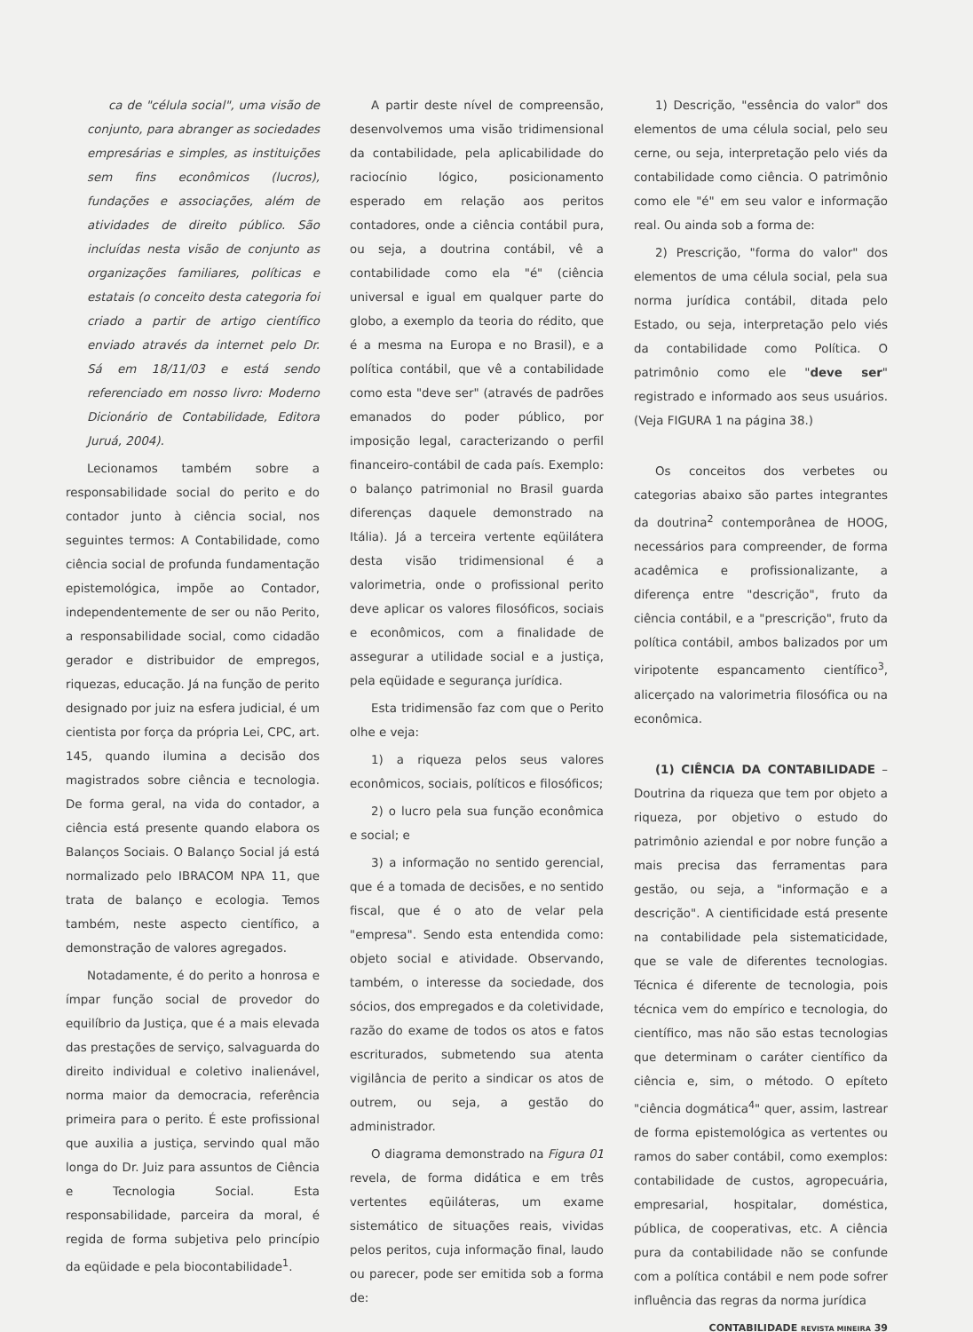ca de "célula social", uma visão de conjunto, para abranger as sociedades empresárias e simples, as instituições sem fins econômicos (lucros), fundações e associações, além de atividades de direito público. São incluídas nesta visão de conjunto as organizações familiares, políticas e estatais (o conceito desta categoria foi criado a partir de artigo científico enviado através da internet pelo Dr. Sá em 18/11/03 e está sendo referenciado em nosso livro: Moderno Dicionário de Contabilidade, Editora Juruá, 2004).
Lecionamos também sobre a responsabilidade social do perito e do contador junto à ciência social, nos seguintes termos: A Contabilidade, como ciência social de profunda fundamentação epistemológica, impõe ao Contador, independentemente de ser ou não Perito, a responsabilidade social, como cidadão gerador e distribuidor de empregos, riquezas, educação. Já na função de perito designado por juiz na esfera judicial, é um cientista por força da própria Lei, CPC, art. 145, quando ilumina a decisão dos magistrados sobre ciência e tecnologia. De forma geral, na vida do contador, a ciência está presente quando elabora os Balanços Sociais. O Balanço Social já está normalizado pelo IBRACOM NPA 11, que trata de balanço e ecologia. Temos também, neste aspecto científico, a demonstração de valores agregados.
Notadamente, é do perito a honrosa e ímpar função social de provedor do equilíbrio da Justiça, que é a mais elevada das prestações de serviço, salvaguarda do direito individual e coletivo inalienável, norma maior da democracia, referência primeira para o perito. É este profissional que auxilia a justiça, servindo qual mão longa do Dr. Juiz para assuntos de Ciência e Tecnologia Social. Esta responsabilidade, parceira da moral, é regida de forma subjetiva pelo princípio da eqüidade e pela biocontabilidade<sup>1</sup>.
A partir deste nível de compreensão, desenvolvemos uma visão tridimensional da contabilidade, pela aplicabilidade do raciocínio lógico, posicionamento esperado em relação aos peritos contadores, onde a ciência contábil pura, ou seja, a doutrina contábil, vê a contabilidade como ela "é" (ciência universal e igual em qualquer parte do globo, a exemplo da teoria do rédito, que é a mesma na Europa e no Brasil), e a política contábil, que vê a contabilidade como esta "deve ser" (através de padrões emanados do poder público, por imposição legal, caracterizando o perfil financeiro-contábil de cada país. Exemplo: o balanço patrimonial no Brasil guarda diferenças daquele demonstrado na Itália). Já a terceira vertente eqüilátera desta visão tridimensional é a valorimetria, onde o profissional perito deve aplicar os valores filosóficos, sociais e econômicos, com a finalidade de assegurar a utilidade social e a justiça, pela eqüidade e segurança jurídica.
Esta tridimensão faz com que o Perito olhe e veja:
1) a riqueza pelos seus valores econômicos, sociais, políticos e filosóficos;
2) o lucro pela sua função econômica e social; e
3) a informação no sentido gerencial, que é a tomada de decisões, e no sentido fiscal, que é o ato de velar pela "empresa". Sendo esta entendida como: objeto social e atividade. Observando, também, o interesse da sociedade, dos sócios, dos empregados e da coletividade, razão do exame de todos os atos e fatos escriturados, submetendo sua atenta vigilância de perito a sindicar os atos de outrem, ou seja, a gestão do administrador.
O diagrama demonstrado na Figura 01 revela, de forma didática e em três vertentes eqüiláteras, um exame sistemático de situações reais, vividas pelos peritos, cuja informação final, laudo ou parecer, pode ser emitida sob a forma de:
1) Descrição, "essência do valor" dos elementos de uma célula social, pelo seu cerne, ou seja, interpretação pelo viés da contabilidade como ciência. O patrimônio como ele "é" em seu valor e informação real. Ou ainda sob a forma de:
2) Prescrição, "forma do valor" dos elementos de uma célula social, pela sua norma jurídica contábil, ditada pelo Estado, ou seja, interpretação pelo viés da contabilidade como Política. O patrimônio como ele "deve ser" registrado e informado aos seus usuários. (Veja FIGURA 1 na página 38.)
Os conceitos dos verbetes ou categorias abaixo são partes integrantes da doutrina<sup>2</sup> contemporânea de HOOG, necessários para compreender, de forma acadêmica e profissionalizante, a diferença entre "descrição", fruto da ciência contábil, e a "prescrição", fruto da política contábil, ambos balizados por um viripotente espancamento científico<sup>3</sup>, alicerçado na valorimetria filosófica ou na econômica.
(1) CIÊNCIA DA CONTABILIDADE – Doutrina da riqueza que tem por objeto a riqueza, por objetivo o estudo do patrimônio aziendal e por nobre função a mais precisa das ferramentas para gestão, ou seja, a "informação e a descrição". A cientificidade está presente na contabilidade pela sistematicidade, que se vale de diferentes tecnologias. Técnica é diferente de tecnologia, pois técnica vem do empírico e tecnologia, do científico, mas não são estas tecnologias que determinam o caráter científico da ciência e, sim, o método. O epíteto "ciência dogmática<sup>4</sup>" quer, assim, lastrear de forma epistemológica as vertentes ou ramos do saber contábil, como exemplos: contabilidade de custos, agropecuária, empresarial, hospitalar, doméstica, pública, de cooperativas, etc. A ciência pura da contabilidade não se confunde com a política contábil e nem pode sofrer influência das regras da norma jurídica
CONTABILIDADE REVISTA MINEIRA 39